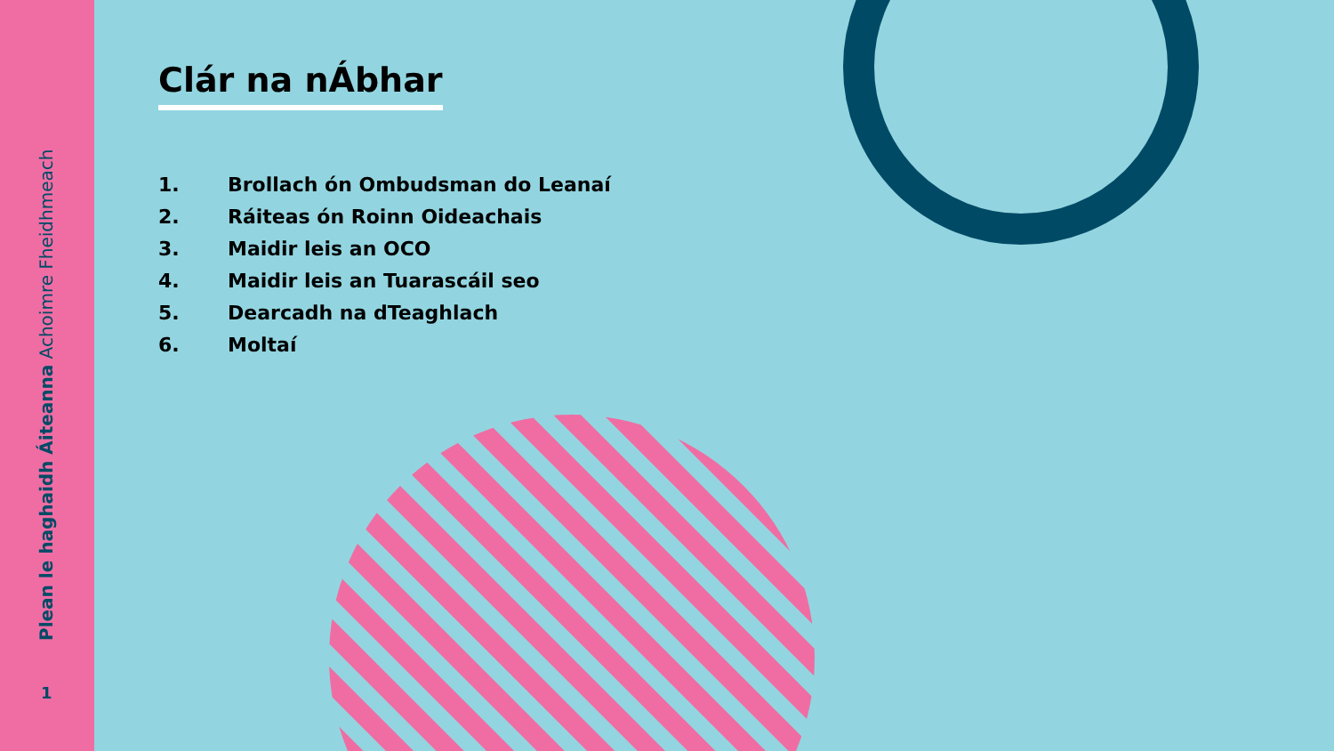Plean le haghaidh Áiteanna Achoimre Fheidhmeach
1
Clár na nÁbhar
1. Brollach ón Ombudsman do Leanaí
2. Ráiteas ón Roinn Oideachais
3. Maidir leis an OCO
4. Maidir leis an Tuarascáil seo
5. Dearcadh na dTeaghlach
6. Moltaí